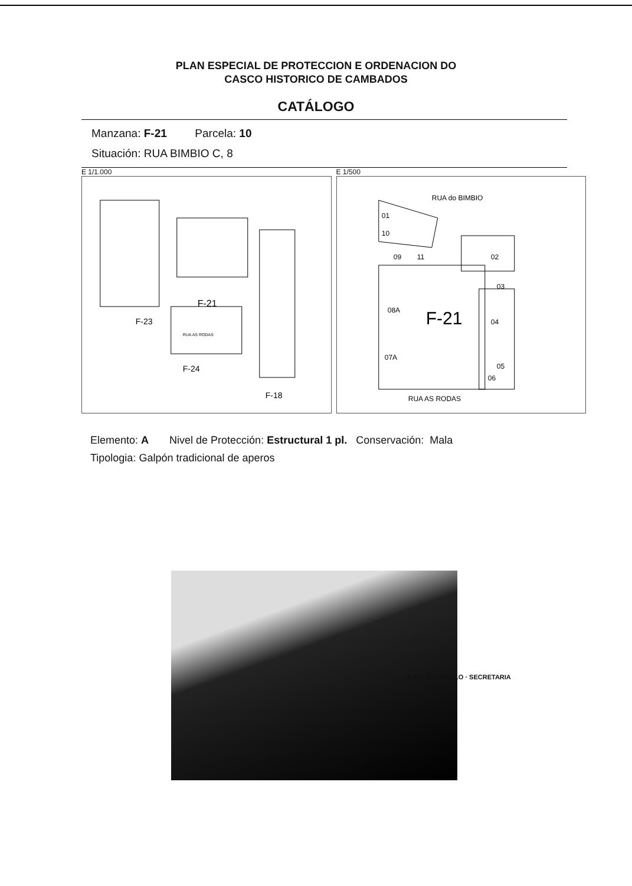PLAN ESPECIAL DE PROTECCION E ORDENACION DO
CASCO HISTORICO DE CAMBADOS
CATÁLOGO
Manzana: F-21 Parcela: 10
Situación: RUA BIMBIO C, 8
E 1/1.000
F-21
F-23
F-24
F-18
RUA AS RODAS
E 1/500
RUA do BIMBIO
01
10
09
11
02
03
08A
F-21
04
07A
05
06
RUA AS RODAS
Elemento: A Nivel de Protección: Estructural 1 pl. Conservación: Mala
Tipologia: Galpón tradicional de aperos
ILMO. CONCELLO · SECRETARIA